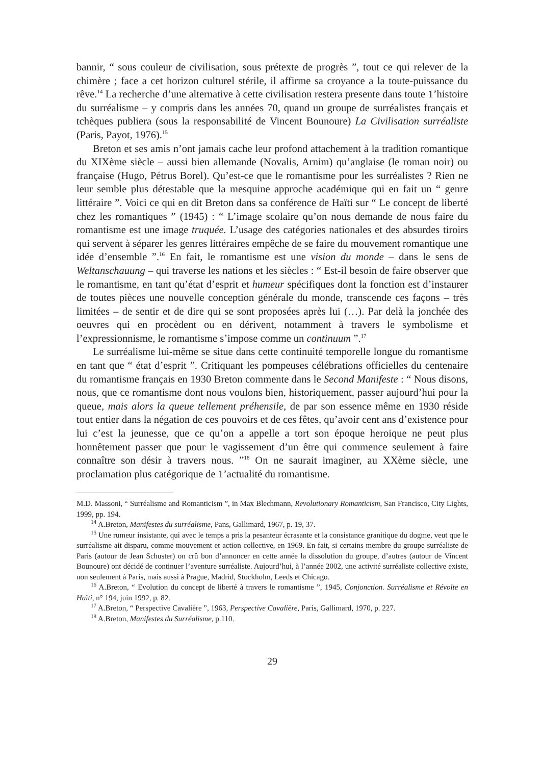bannir, “ sous couleur de civilisation, sous prétexte de progrès ”, tout ce qui relever de la chimère ; face a cet horizon culturel stérile, il affirme sa croyance a la toute-puissance du rêve.<sup>14</sup> La recherche d’une alternative à cette civilisation restera presente dans toute 1’histoire du surréalisme – y compris dans les années 70, quand un groupe de surréalistes français et tchèques publiera (sous la responsabilité de Vincent Bounoure) La Civilisation surréaliste (Paris, Payot, 1976).<sup>15</sup>
Breton et ses amis n’ont jamais cache leur profond attachement à la tradition romantique du XIXème siècle – aussi bien allemande (Novalis, Arnim) qu’anglaise (le roman noir) ou française (Hugo, Pétrus Borel). Qu’est-ce que le romantisme pour les surréalistes ? Rien ne leur semble plus détestable que la mesquine approche académique qui en fait un “ genre littéraire ”. Voici ce qui en dit Breton dans sa conférence de Haïti sur “ Le concept de liberté chez les romantiques ” (1945) : “ L’image scolaire qu’on nous demande de nous faire du romantisme est une image truquée. L’usage des catégories nationales et des absurdes tiroirs qui servent à séparer les genres littéraires empêche de se faire du mouvement romantique une idée d’ensemble ”.<sup>16</sup> En fait, le romantisme est une vision du monde – dans le sens de Weltanschauung – qui traverse les nations et les siècles : “ Est-il besoin de faire observer que le romantisme, en tant qu’état d’esprit et humeur spécifiques dont la fonction est d’instaurer de toutes pièces une nouvelle conception générale du monde, transcende ces façons – très limitées – de sentir et de dire qui se sont proposées après lui (…). Par delà la jonchée des oeuvres qui en procèdent ou en dérivent, notamment à travers le symbolisme et l’expressionnisme, le romantisme s’impose comme un continuum ”.<sup>17</sup>
Le surréalisme lui-même se situe dans cette continuité temporelle longue du romantisme en tant que “ état d’esprit ”. Critiquant les pompeuses célébrations officielles du centenaire du romantisme français en 1930 Breton commente dans le Second Manifeste : “ Nous disons, nous, que ce romantisme dont nous voulons bien, historiquement, passer aujourd’hui pour la queue, mais alors la queue tellement préhensile, de par son essence même en 1930 réside tout entier dans la négation de ces pouvoirs et de ces fêtes, qu’avoir cent ans d’existence pour lui c’est la jeunesse, que ce qu’on a appelle a tort son époque heroique ne peut plus honnêtement passer que pour le vagissement d’un être qui commence seulement à faire connaître son désir à travers nous. ”<sup>18</sup> On ne saurait imaginer, au XXème siècle, une proclamation plus catégorique de 1’actualité du romantisme.
M.D. Massoni, “ Surréalisme and Romanticism ”, in Max Blechmann, Revolutionary Romanticism, San Francisco, City Lights, 1999, pp. 194.
<sup>14</sup> A.Breton, Manifestes du surréalisme, Pans, Gallimard, 1967, p. 19, 37.
<sup>15</sup> Une rumeur insistante, qui avec le temps a pris la pesanteur écrasante et la consistance granitique du dogme, veut que le surréalisme ait disparu, comme mouvement et action collective, en 1969. En fait, si certains membre du groupe surréaliste de Paris (autour de Jean Schuster) on crû bon d’annoncer en cette année la dissolution du groupe, d’autres (autour de Vincent Bounoure) ont décidé de continuer l’aventure surréaliste. Aujourd’hui, à l’année 2002, une activité surréaliste collective existe, non seulement à Paris, mais aussi à Prague, Madrid, Stockholm, Leeds et Chicago.
<sup>16</sup> A.Breton, “ Evolution du concept de liberté à travers le romantisme ”, 1945, Conjonction. Surréalisme et Révolte en Haïti, n° 194, juin 1992, p. 82.
<sup>17</sup> A.Breton, “ Perspective Cavalière ”, 1963, Perspective Cavalière, Paris, Gallimard, 1970, p. 227.
<sup>18</sup> A.Breton, Manifestes du Surréalisme, p.110.
29